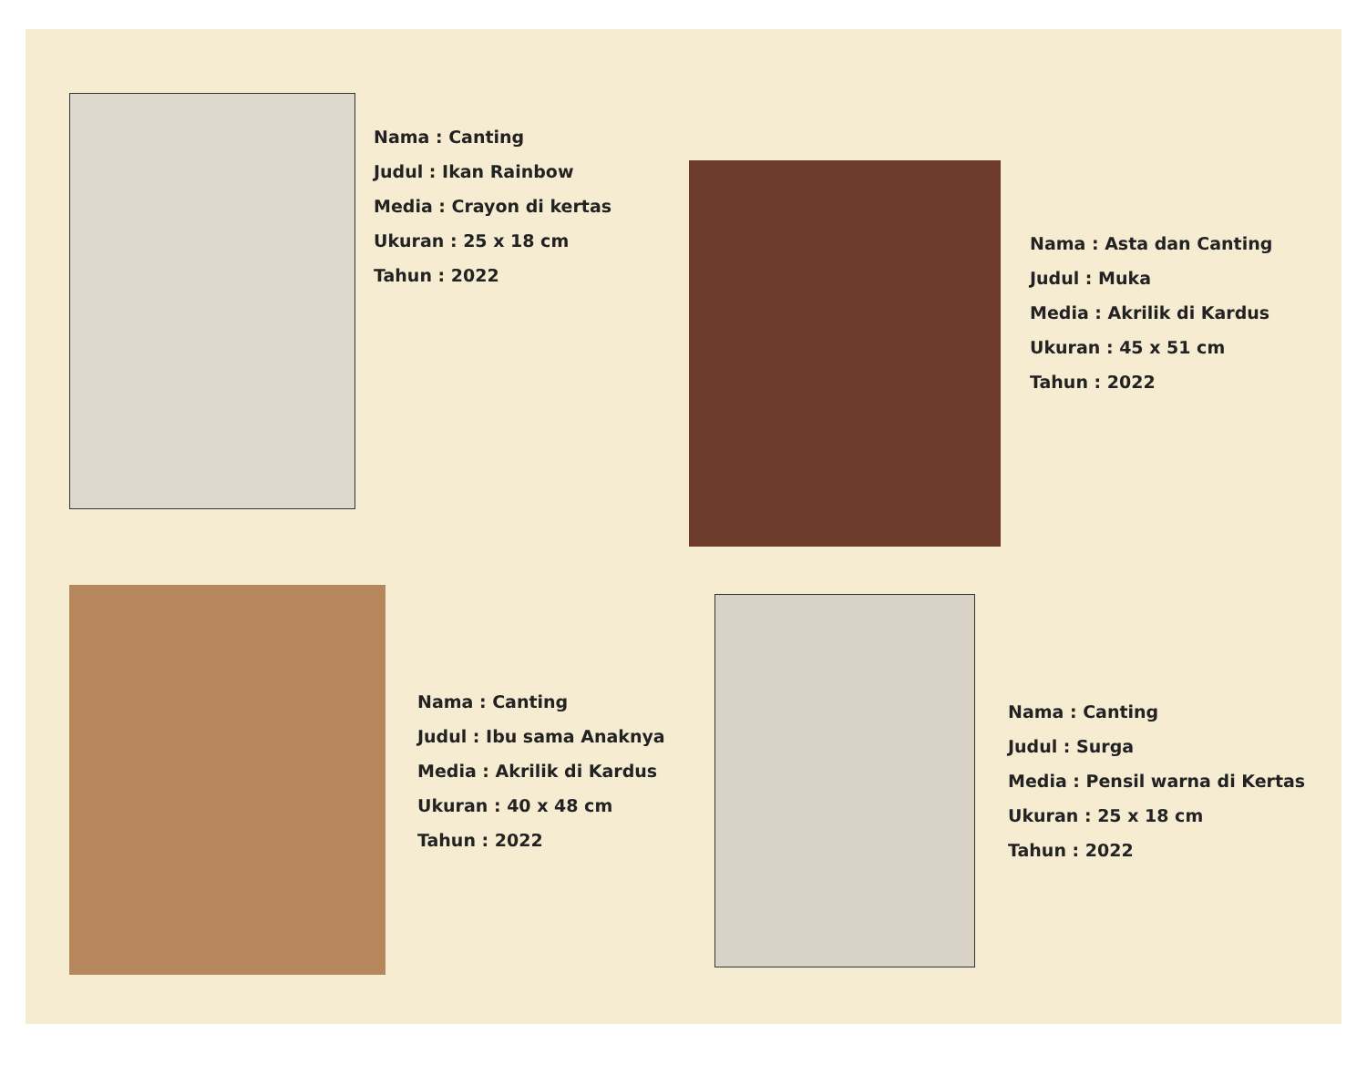Nama : Canting
Judul : Ikan Rainbow
Media : Crayon di kertas
Ukuran : 25 x 18 cm
Tahun : 2022
Nama : Asta dan Canting
Judul : Muka
Media : Akrilik di Kardus
Ukuran : 45 x 51 cm
Tahun : 2022
Nama : Canting
Judul : Ibu sama Anaknya
Media : Akrilik di Kardus
Ukuran : 40 x 48 cm
Tahun : 2022
Nama : Canting
Judul : Surga
Media : Pensil warna di Kertas
Ukuran : 25 x 18 cm
Tahun : 2022